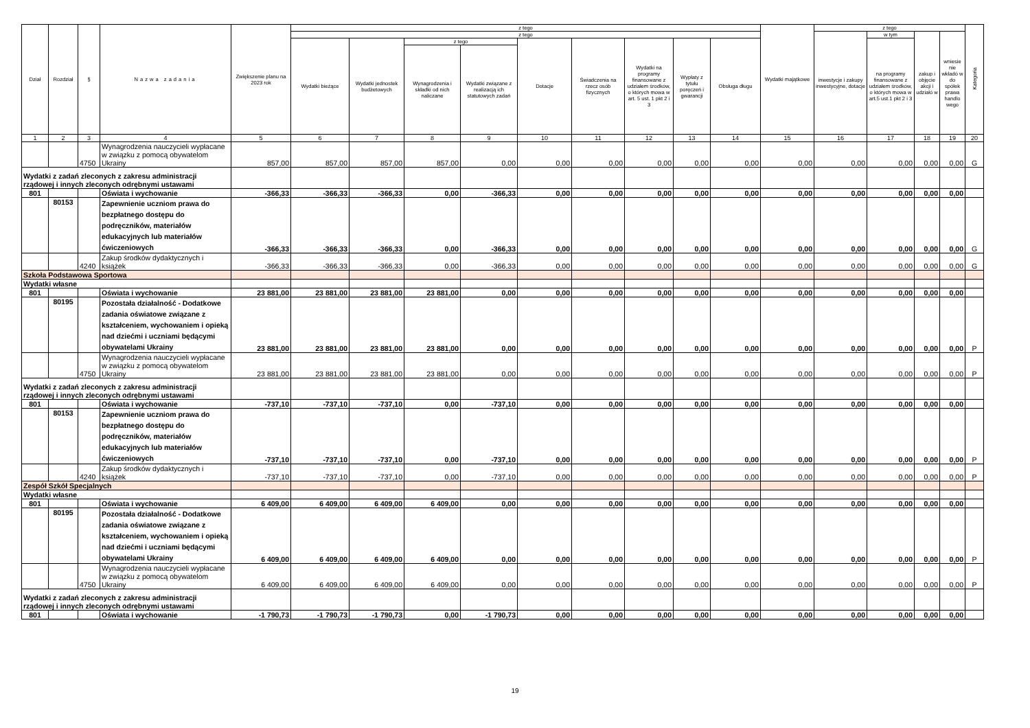| Dział | Rozdział | § | Nazwa zadania | Zwiększenie planu na 2023 rok | z tego | | | | | | | | | Wydatki majątkowe | z tego | | | | Kategoria |
| --- | --- | --- | --- | --- | --- | --- | --- | --- | --- | --- | --- | --- | --- | --- | --- | --- | --- | --- | --- |
| | | | | | z tego | | | | | | | | | | inwestycje i zakupy inwestycyjne, dotacje | w tym | zakup i objęcie akcji i udziałó w | wniesie nie wkładó w do spółek prawa handlo wego | |
| | | | | | Wydatki bieżące | Wydatki jednostek budżetowych | z tego | | Dotacje | Świadczenia na rzecz osób fizycznych | Wydatki na programy finansowane z udziałem środków, o których mowa w art. 5 ust. 1 pkt 2 i 3 | Wypłaty z tytułu poręczeń i gwarancji | Obsługa długu | | | na programy finansowane z udziałem środków, o których mowa w art.5 ust.1 pkt 2 i 3 | | | |
| | | | | | | | Wynagrodzenia i składki od nich naliczane | Wydatki związane z realizacją ich statutowych zadań | | | | | | | | | | | |
| 1 | 2 | 3 | 4 | 5 | 6 | 7 | 8 | 9 | 10 | 11 | 12 | 13 | 14 | 15 | 16 | 17 | 18 | 19 | 20 |
| | | 4750 | Wynagrodzenia nauczycieli wypłacane w związku z pomocą obywatelom Ukrainy | 857,00 | 857,00 | 857,00 | 857,00 | 0,00 | 0,00 | 0,00 | 0,00 | 0,00 | 0,00 | 0,00 | 0,00 | 0,00 | 0,00 | 0,00 | G |
| Wydatki z zadań zleconych z zakresu administracji rządowej i innych zleconych odrębnymi ustawami | | | | | | | | | | | | | | | | | | | |
| 801 | | | Oświata i wychowanie | -366,33 | -366,33 | -366,33 | 0,00 | -366,33 | 0,00 | 0,00 | 0,00 | 0,00 | 0,00 | 0,00 | 0,00 | 0,00 | 0,00 | 0,00 | |
| | 80153 | | Zapewnienie uczniom prawa do bezpłatnego dostępu do podręczników, materiałów edukacyjnych lub materiałów ćwiczeniowych | -366,33 | -366,33 | -366,33 | 0,00 | -366,33 | 0,00 | 0,00 | 0,00 | 0,00 | 0,00 | 0,00 | 0,00 | 0,00 | 0,00 | 0,00 | G |
| | | 4240 | Zakup środków dydaktycznych i książek | -366,33 | -366,33 | -366,33 | 0,00 | -366,33 | 0,00 | 0,00 | 0,00 | 0,00 | 0,00 | 0,00 | 0,00 | 0,00 | 0,00 | 0,00 | G |
| Szkoła Podstawowa Sportowa | | | | | | | | | | | | | | | | | | | |
| Wydatki własne | | | | | | | | | | | | | | | | | | | |
| 801 | | | Oświata i wychowanie | 23 881,00 | 23 881,00 | 23 881,00 | 23 881,00 | 0,00 | 0,00 | 0,00 | 0,00 | 0,00 | 0,00 | 0,00 | 0,00 | 0,00 | 0,00 | 0,00 | |
| | 80195 | | Pozostała działalność - Dodatkowe zadania oświatowe związane z kształceniem, wychowaniem i opieką nad dziećmi i uczniami będącymi obywatelami Ukrainy | 23 881,00 | 23 881,00 | 23 881,00 | 23 881,00 | 0,00 | 0,00 | 0,00 | 0,00 | 0,00 | 0,00 | 0,00 | 0,00 | 0,00 | 0,00 | 0,00 | P |
| | | 4750 | Wynagrodzenia nauczycieli wypłacane w związku z pomocą obywatelom Ukrainy | 23 881,00 | 23 881,00 | 23 881,00 | 23 881,00 | 0,00 | 0,00 | 0,00 | 0,00 | 0,00 | 0,00 | 0,00 | 0,00 | 0,00 | 0,00 | 0,00 | P |
| Wydatki z zadań zleconych z zakresu administracji rządowej i innych zleconych odrębnymi ustawami | | | | | | | | | | | | | | | | | | | |
| 801 | | | Oświata i wychowanie | -737,10 | -737,10 | -737,10 | 0,00 | -737,10 | 0,00 | 0,00 | 0,00 | 0,00 | 0,00 | 0,00 | 0,00 | 0,00 | 0,00 | 0,00 | |
| | 80153 | | Zapewnienie uczniom prawa do bezpłatnego dostępu do podręczników, materiałów edukacyjnych lub materiałów ćwiczeniowych | -737,10 | -737,10 | -737,10 | 0,00 | -737,10 | 0,00 | 0,00 | 0,00 | 0,00 | 0,00 | 0,00 | 0,00 | 0,00 | 0,00 | 0,00 | P |
| | | 4240 | Zakup środków dydaktycznych i książek | -737,10 | -737,10 | -737,10 | 0,00 | -737,10 | 0,00 | 0,00 | 0,00 | 0,00 | 0,00 | 0,00 | 0,00 | 0,00 | 0,00 | 0,00 | P |
| Zespół Szkół Specjalnych | | | | | | | | | | | | | | | | | | | |
| Wydatki własne | | | | | | | | | | | | | | | | | | | |
| 801 | | | Oświata i wychowanie | 6 409,00 | 6 409,00 | 6 409,00 | 6 409,00 | 0,00 | 0,00 | 0,00 | 0,00 | 0,00 | 0,00 | 0,00 | 0,00 | 0,00 | 0,00 | 0,00 | |
| | 80195 | | Pozostała działalność - Dodatkowe zadania oświatowe związane z kształceniem, wychowaniem i opieką nad dziećmi i uczniami będącymi obywatelami Ukrainy | 6 409,00 | 6 409,00 | 6 409,00 | 6 409,00 | 0,00 | 0,00 | 0,00 | 0,00 | 0,00 | 0,00 | 0,00 | 0,00 | 0,00 | 0,00 | 0,00 | P |
| | | 4750 | Wynagrodzenia nauczycieli wypłacane w związku z pomocą obywatelom Ukrainy | 6 409,00 | 6 409,00 | 6 409,00 | 6 409,00 | 0,00 | 0,00 | 0,00 | 0,00 | 0,00 | 0,00 | 0,00 | 0,00 | 0,00 | 0,00 | 0,00 | P |
| Wydatki z zadań zleconych z zakresu administracji rządowej i innych zleconych odrębnymi ustawami | | | | | | | | | | | | | | | | | | | |
| 801 | | | Oświata i wychowanie | -1 790,73 | -1 790,73 | -1 790,73 | 0,00 | -1 790,73 | 0,00 | 0,00 | 0,00 | 0,00 | 0,00 | 0,00 | 0,00 | 0,00 | 0,00 | 0,00 | |
19